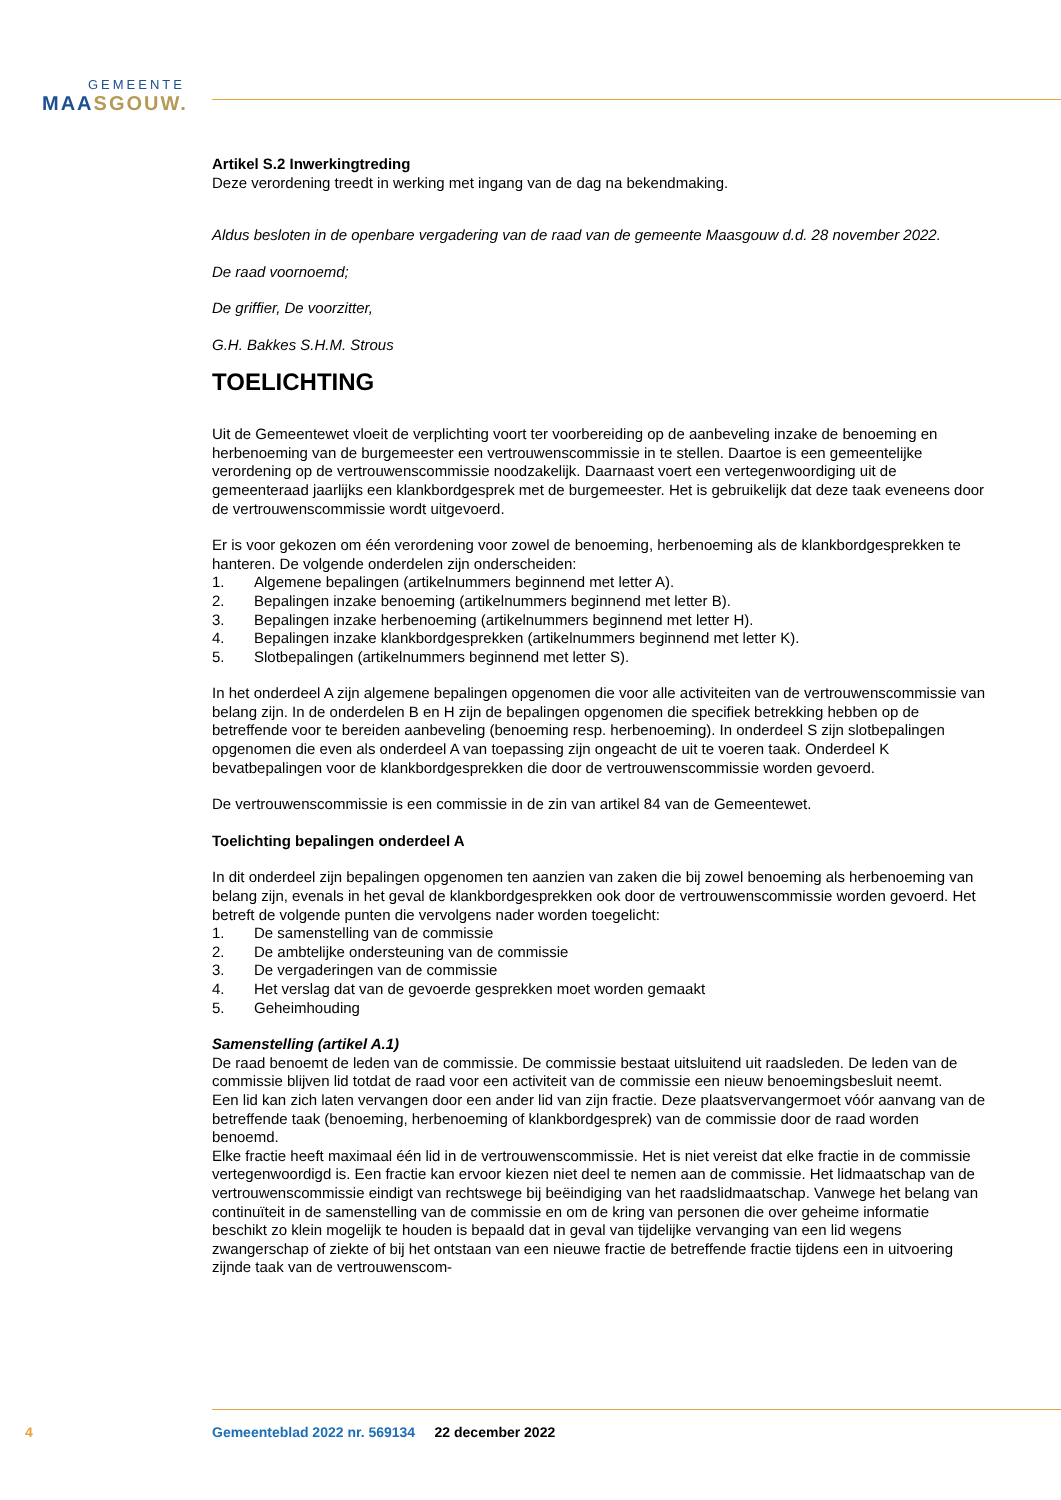GEMEENTE
MAASGOUW.
Artikel S.2 Inwerkingtreding
Deze verordening treedt in werking met ingang van de dag na bekendmaking.
Aldus besloten in de openbare vergadering van de raad van de gemeente Maasgouw d.d. 28 november 2022.
De raad voornoemd;
De griffier, De voorzitter,
G.H. Bakkes S.H.M. Strous
TOELICHTING
Uit de Gemeentewet vloeit de verplichting voort ter voorbereiding op de aanbeveling inzake de benoeming en herbenoeming van de burgemeester een vertrouwenscommissie in te stellen. Daartoe is een gemeentelijke verordening op de vertrouwenscommissie noodzakelijk. Daarnaast voert een vertegenwoordiging uit de gemeenteraad jaarlijks een klankbordgesprek met de burgemeester. Het is gebruikelijk dat deze taak eveneens door de vertrouwenscommissie wordt uitgevoerd.
Er is voor gekozen om één verordening voor zowel de benoeming, herbenoeming als de klankbordgesprekken te hanteren. De volgende onderdelen zijn onderscheiden:
1. Algemene bepalingen (artikelnummers beginnend met letter A).
2. Bepalingen inzake benoeming (artikelnummers beginnend met letter B).
3. Bepalingen inzake herbenoeming (artikelnummers beginnend met letter H).
4. Bepalingen inzake klankbordgesprekken (artikelnummers beginnend met letter K).
5. Slotbepalingen (artikelnummers beginnend met letter S).
In het onderdeel A zijn algemene bepalingen opgenomen die voor alle activiteiten van de vertrouwenscommissie van belang zijn. In de onderdelen B en H zijn de bepalingen opgenomen die specifiek betrekking hebben op de betreffende voor te bereiden aanbeveling (benoeming resp. herbenoeming). In onderdeel S zijn slotbepalingen opgenomen die even als onderdeel A van toepassing zijn ongeacht de uit te voeren taak. Onderdeel K bevatbepalingen voor de klankbordgesprekken die door de vertrouwenscommissie worden gevoerd.
De vertrouwenscommissie is een commissie in de zin van artikel 84 van de Gemeentewet.
Toelichting bepalingen onderdeel A
In dit onderdeel zijn bepalingen opgenomen ten aanzien van zaken die bij zowel benoeming als herbenoeming van belang zijn, evenals in het geval de klankbordgesprekken ook door de vertrouwenscommissie worden gevoerd. Het betreft de volgende punten die vervolgens nader worden toegelicht:
1. De samenstelling van de commissie
2. De ambtelijke ondersteuning van de commissie
3. De vergaderingen van de commissie
4. Het verslag dat van de gevoerde gesprekken moet worden gemaakt
5. Geheimhouding
Samenstelling (artikel A.1)
De raad benoemt de leden van de commissie. De commissie bestaat uitsluitend uit raadsleden. De leden van de commissie blijven lid totdat de raad voor een activiteit van de commissie een nieuw benoemingsbesluit neemt.
Een lid kan zich laten vervangen door een ander lid van zijn fractie. Deze plaatsvervangermoet vóór aanvang van de betreffende taak (benoeming, herbenoeming of klankbordgesprek) van de commissie door de raad worden benoemd.
Elke fractie heeft maximaal één lid in de vertrouwenscommissie. Het is niet vereist dat elke fractie in de commissie vertegenwoordigd is. Een fractie kan ervoor kiezen niet deel te nemen aan de commissie. Het lidmaatschap van de vertrouwenscommissie eindigt van rechtswege bij beëindiging van het raadslidmaatschap. Vanwege het belang van continuïteit in de samenstelling van de commissie en om de kring van personen die over geheime informatie beschikt zo klein mogelijk te houden is bepaald dat in geval van tijdelijke vervanging van een lid wegens zwangerschap of ziekte of bij het ontstaan van een nieuwe fractie de betreffende fractie tijdens een in uitvoering zijnde taak van de vertrouwenscom-
4
Gemeenteblad 2022 nr. 569134 22 december 2022